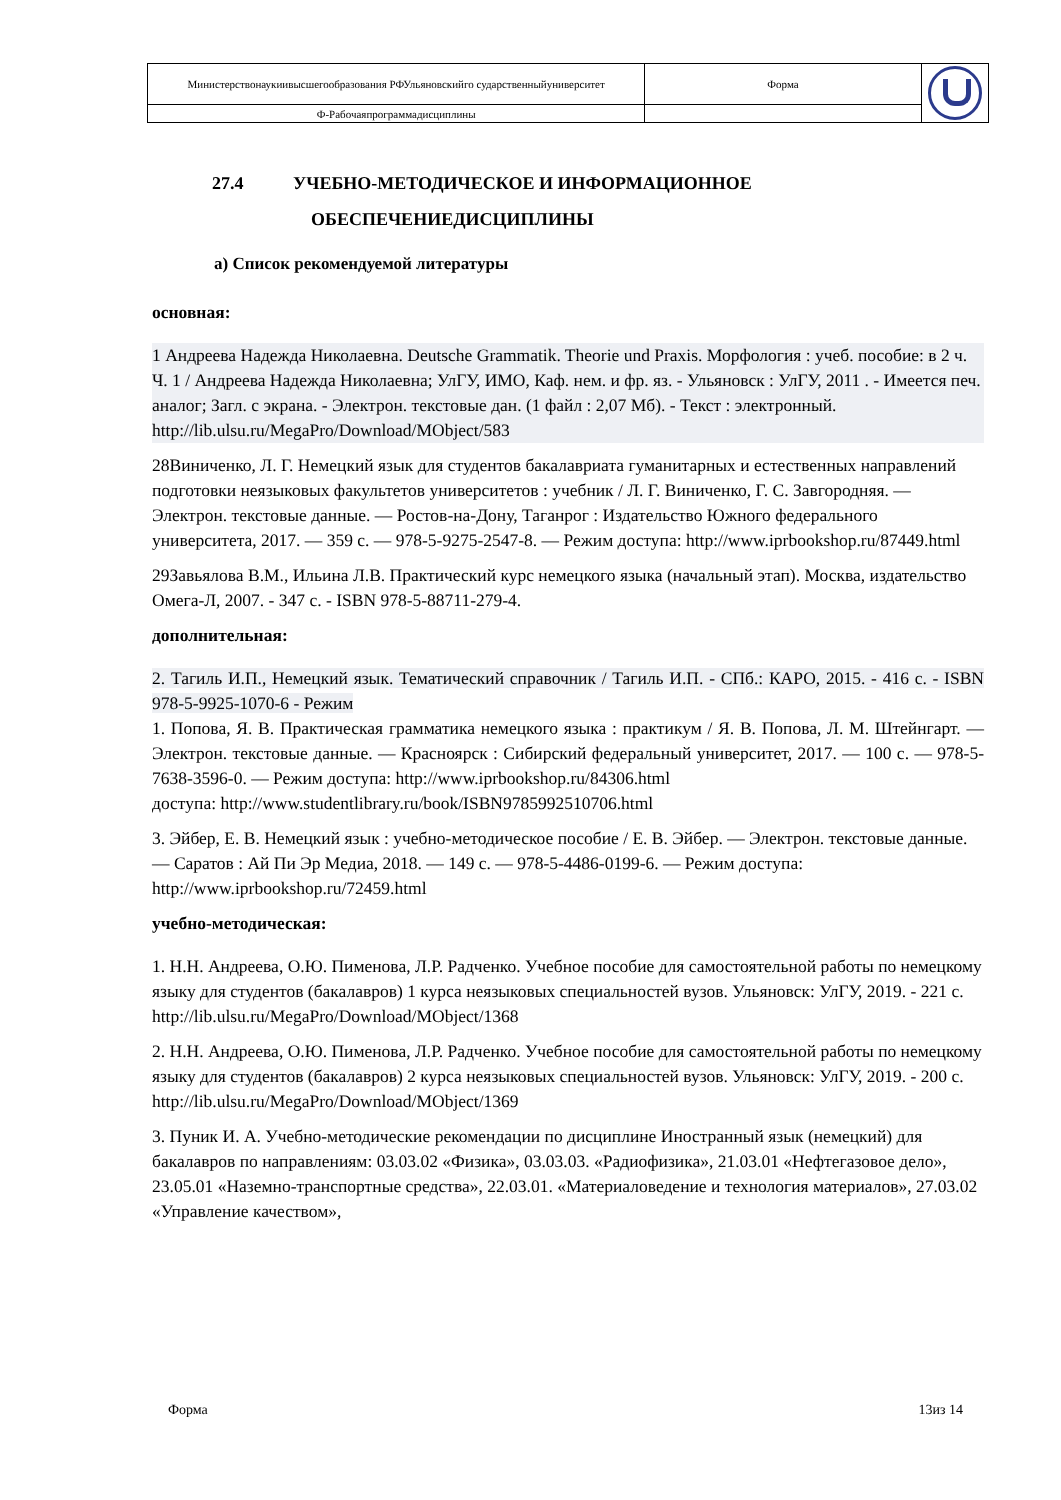| Министерствонаукиивысшегообразования РФУльяновскийго сударственныйуниверситет | Форма | |
| Ф-Рабочаяпрограммадисциплины | | |
27.4 УЧЕБНО-МЕТОДИЧЕСКОЕ И ИНФОРМАЦИОННОЕ
ОБЕСПЕЧЕНИЕДИСЦИПЛИНЫ
а) Список рекомендуемой литературы
основная:
1 Андреева Надежда Николаевна. Deutsche Grammatik. Theorie und Praxis. Морфология : учеб. пособие: в 2 ч. Ч. 1 / Андреева Надежда Николаевна; УлГУ, ИМО, Каф. нем. и фр. яз. - Ульяновск : УлГУ, 2011 . - Имеется печ. аналог; Загл. с экрана. - Электрон. текстовые дан. (1 файл : 2,07 Мб). - Текст : электронный. http://lib.ulsu.ru/MegaPro/Download/MObject/583
28Виниченко, Л. Г. Немецкий язык для студентов бакалавриата гуманитарных и естественных направлений подготовки неязыковых факультетов университетов : учебник / Л. Г. Виниченко, Г. С. Завгородняя. — Электрон. текстовые данные. — Ростов-на-Дону, Таганрог : Издательство Южного федерального университета, 2017. — 359 с. — 978-5-9275-2547-8. — Режим доступа: http://www.iprbookshop.ru/87449.html
29Завьялова В.М., Ильина Л.В. Практический курс немецкого языка (начальный этап). Москва, издательство Омега-Л, 2007. - 347 с. - ISBN 978-5-88711-279-4.
дополнительная:
2. Тагиль И.П., Немецкий язык. Тематический справочник / Тагиль И.П. - СПб.: КАРО, 2015. - 416 с. - ISBN 978-5-9925-1070-6 - Режим
1. Попова, Я. В. Практическая грамматика немецкого языка : практикум / Я. В. Попова, Л. М. Штейнгарт. — Электрон. текстовые данные. — Красноярск : Сибирский федеральный университет, 2017. — 100 с. — 978-5-7638-3596-0. — Режим доступа: http://www.iprbookshop.ru/84306.html
доступа: http://www.studentlibrary.ru/book/ISBN9785992510706.html
3. Эйбер, Е. В. Немецкий язык : учебно-методическое пособие / Е. В. Эйбер. — Электрон. текстовые данные. — Саратов : Ай Пи Эр Медиа, 2018. — 149 с. — 978-5-4486-0199-6. — Режим доступа: http://www.iprbookshop.ru/72459.html
учебно-методическая:
1. Н.Н. Андреева, О.Ю. Пименова, Л.Р. Радченко. Учебное пособие для самостоятельной работы по немецкому языку для студентов (бакалавров) 1 курса неязыковых специальностей вузов. Ульяновск: УлГУ, 2019. - 221 с.
http://lib.ulsu.ru/MegaPro/Download/MObject/1368
2. Н.Н. Андреева, О.Ю. Пименова, Л.Р. Радченко. Учебное пособие для самостоятельной работы по немецкому языку для студентов (бакалавров) 2 курса неязыковых специальностей вузов. Ульяновск: УлГУ, 2019. - 200 с.
http://lib.ulsu.ru/MegaPro/Download/MObject/1369
3. Пуник И. А. Учебно-методические рекомендации по дисциплине Иностранный язык (немецкий) для бакалавров по направлениям: 03.03.02 «Физика», 03.03.03. «Радиофизика», 21.03.01 «Нефтегазовое дело», 23.05.01 «Наземно-транспортные средства», 22.03.01. «Материаловедение и технология материалов», 27.03.02 «Управление качеством»,
Форма 13из 14